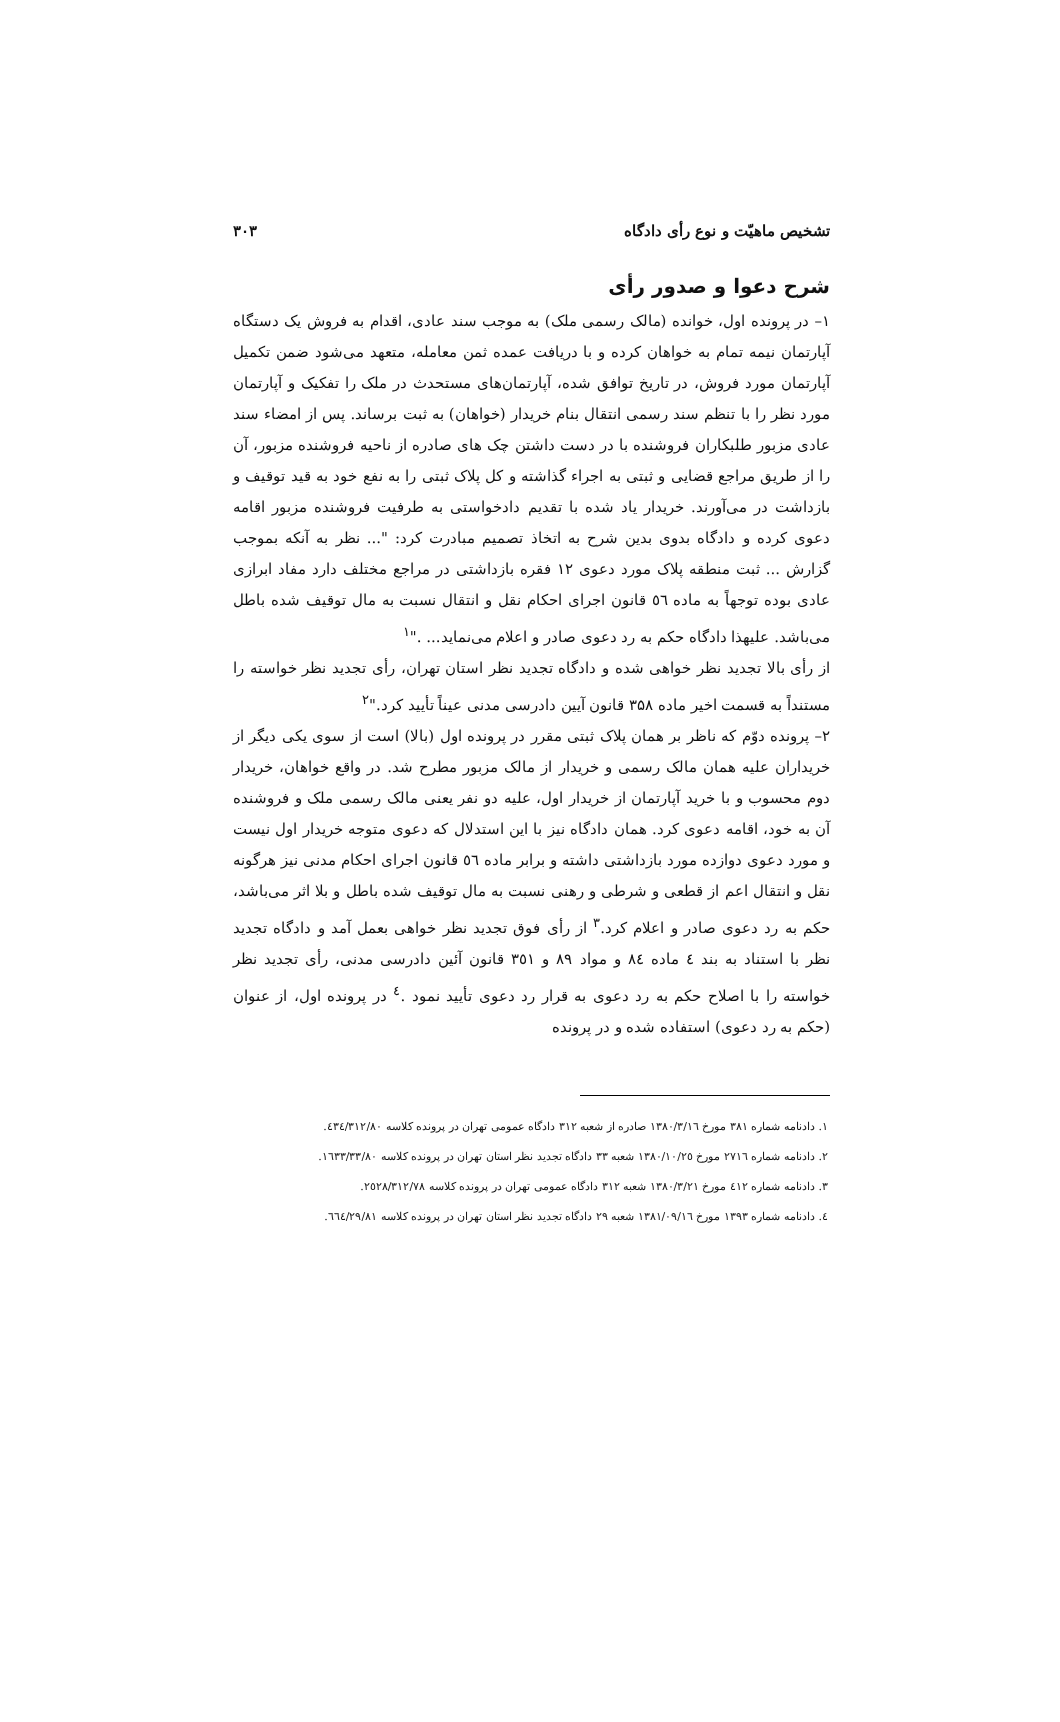تشخیص ماهیّت و نوع رأی دادگاه ۳۰۳
شرح دعوا و صدور رأی
۱– در پرونده اول، خوانده (مالک رسمی ملک) به موجب سند عادی، اقدام به فروش یک دستگاه آپارتمان نیمه تمام به خواهان کرده و با دریافت عمده ثمن معامله، متعهد می‌شود ضمن تکمیل آپارتمان مورد فروش، در تاریخ توافق شده، آپارتمان‌های مستحدث در ملک را تفکیک و آپارتمان مورد نظر را با تنظم سند رسمی انتقال بنام خریدار (خواهان) به ثبت برساند. پس از امضاء سند عادی مزبور طلبکاران فروشنده با در دست داشتن چک های صادره از ناحیه فروشنده مزبور، آن را از طریق مراجع قضایی و ثبتی به اجراء گذاشته و کل پلاک ثبتی را به نفع خود به قید توقیف و بازداشت در می‌آورند. خریدار یاد شده با تقدیم دادخواستی به طرفیت فروشنده مزبور اقامه دعوی کرده و دادگاه بدوی بدین شرح به اتخاذ تصمیم مبادرت کرد: "... نظر به آنکه بموجب گزارش ... ثبت منطقه پلاک مورد دعوی ۱۲ فقره بازداشتی در مراجع مختلف دارد مفاد ابرازی عادی بوده توجهاً به ماده ٥٦ قانون اجرای احکام نقل و انتقال نسبت به مال توقیف شده باطل می‌باشد. علیهذا دادگاه حکم به رد دعوی صادر و اعلام می‌نماید... ."<sup>۱</sup>
از رأی بالا تجدید نظر خواهی شده و دادگاه تجدید نظر استان تهران، رأی تجدید نظر خواسته را مستنداً به قسمت اخیر ماده ۳۵۸ قانون آیین دادرسی مدنی عیناً تأیید کرد."<sup>۲</sup>
۲– پرونده دوّم که ناظر بر همان پلاک ثبتی مقرر در پرونده اول (بالا) است از سوی یکی دیگر از خریداران علیه همان مالک رسمی و خریدار از مالک مزبور مطرح شد. در واقع خواهان، خریدار دوم محسوب و با خرید آپارتمان از خریدار اول، علیه دو نفر یعنی مالک رسمی ملک و فروشنده آن به خود، اقامه دعوی کرد. همان دادگاه نیز با این استدلال که دعوی متوجه خریدار اول نیست و مورد دعوی دوازده مورد بازداشتی داشته و برابر ماده ٥٦ قانون اجرای احکام مدنی نیز هرگونه نقل و انتقال اعم از قطعی و شرطی و رهنی نسبت به مال توقیف شده باطل و بلا اثر می‌باشد، حکم به رد دعوی صادر و اعلام کرد.<sup>۳</sup> از رأی فوق تجدید نظر خواهی بعمل آمد و دادگاه تجدید نظر با استناد به بند ٤ ماده ٨٤ و مواد ٨٩ و ۳٥۱ قانون آئین دادرسی مدنی، رأی تجدید نظر خواسته را با اصلاح حکم به رد دعوی به قرار رد دعوی تأیید نمود .<sup>٤</sup> در پرونده اول، از عنوان (حکم به رد دعوی) استفاده شده و در پرونده
۱. دادنامه شماره ۳۸۱ مورخ ۱۳۸۰/۳/۱٦ صادره از شعبه ۳۱۲ دادگاه عمومی تهران در پرونده کلاسه ٤۳٤/۳۱۲/۸۰.
۲. دادنامه شماره ۲۷۱٦ مورخ ۱۳۸۰/۱۰/۲٥ شعبه ۳۳ دادگاه تجدید نظر استان تهران در پرونده کلاسه ۱٦۳۳/۳۳/۸۰.
۳. دادنامه شماره ٤۱۲ مورخ ۱۳۸۰/۳/۲۱ شعبه ۳۱۲ دادگاه عمومی تهران در پرونده کلاسه ۲٥۲۸/۳۱۲/۷۸.
٤. دادنامه شماره ۱۳۹۳ مورخ ۱۳۸۱/۰۹/۱٦ شعبه ۲۹ دادگاه تجدید نظر استان تهران در پرونده کلاسه ٦٦٤/۲۹/۸۱.